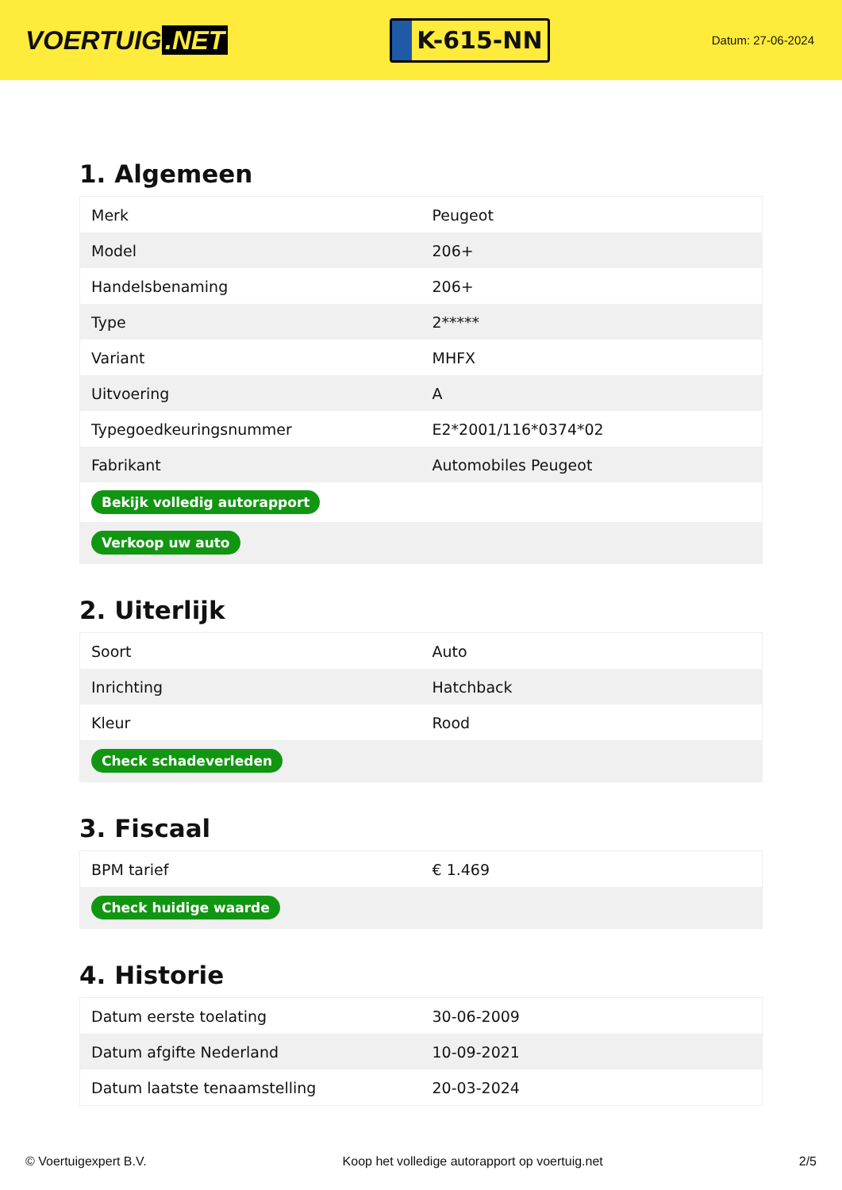VOERTUIG.NET
K-615-NN
Datum: 27-06-2024
1. Algemeen
| Merk | Peugeot |
| Model | 206+ |
| Handelsbenaming | 206+ |
| Type | 2***** |
| Variant | MHFX |
| Uitvoering | A |
| Typegoedkeuringsnummer | E2*2001/116*0374*02 |
| Fabrikant | Automobiles Peugeot |
| Bekijk volledig autorapport | |
| Verkoop uw auto | |
2. Uiterlijk
| Soort | Auto |
| Inrichting | Hatchback |
| Kleur | Rood |
| Check schadeverleden | |
3. Fiscaal
| BPM tarief | € 1.469 |
| Check huidige waarde | |
4. Historie
| Datum eerste toelating | 30-06-2009 |
| Datum afgifte Nederland | 10-09-2021 |
| Datum laatste tenaamstelling | 20-03-2024 |
© Voertuigexpert B.V. Koop het volledige autorapport op voertuig.net 2/5